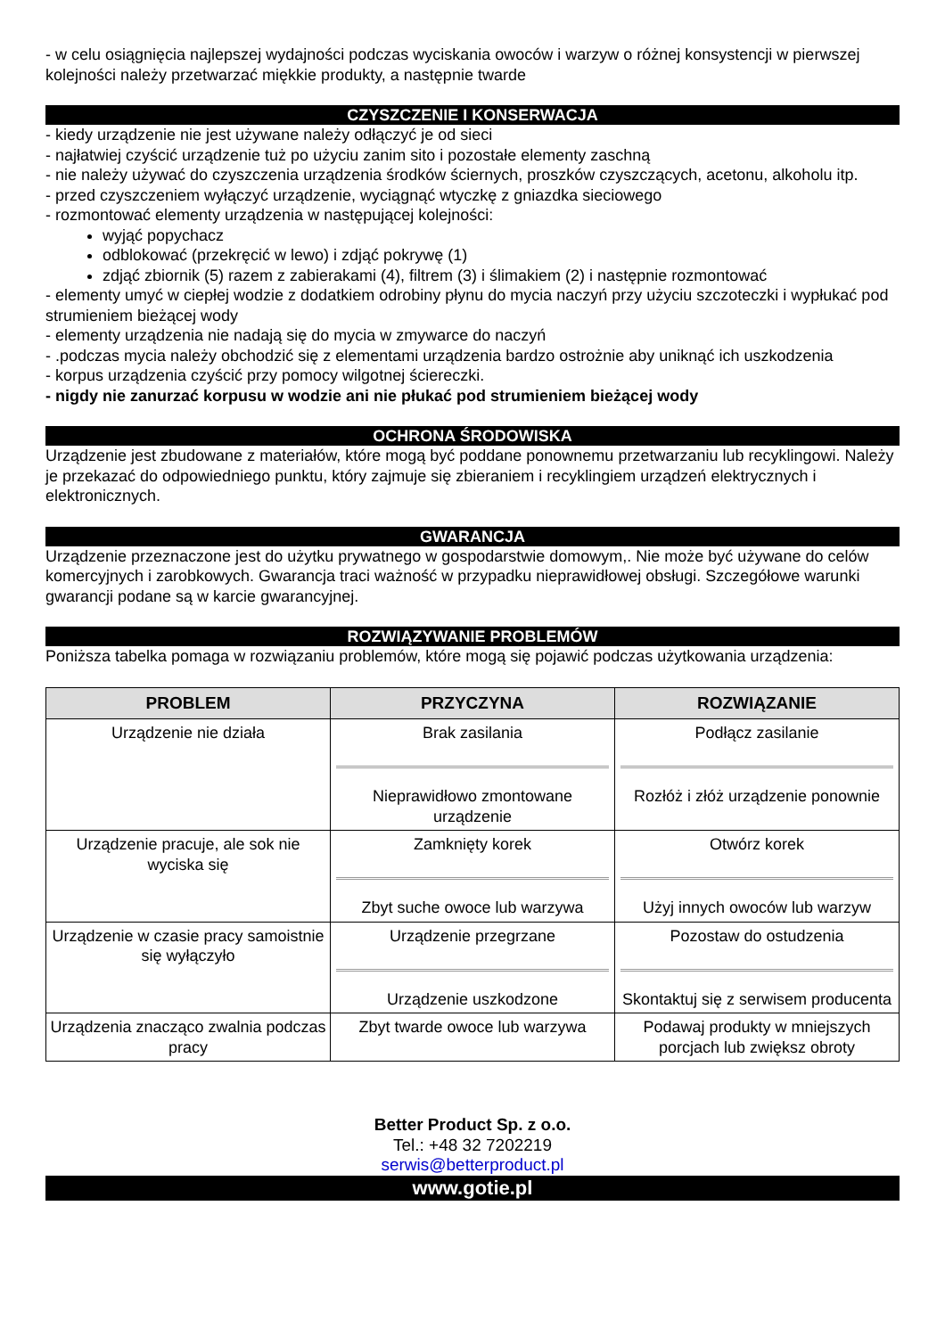- w celu osiągnięcia najlepszej wydajności podczas wyciskania owoców i warzyw o różnej konsystencji w pierwszej kolejności należy przetwarzać miękkie produkty, a następnie twarde
CZYSZCZENIE I KONSERWACJA
- kiedy urządzenie nie jest używane należy odłączyć je od sieci
- najłatwiej czyścić urządzenie tuż po użyciu zanim sito i pozostałe elementy zaschną
- nie należy używać do czyszczenia urządzenia środków ściernych, proszków czyszczących, acetonu, alkoholu itp.
- przed czyszczeniem wyłączyć urządzenie, wyciągnąć wtyczkę z gniazdka sieciowego
- rozmontować elementy urządzenia w następującej kolejności:
wyjąć popychacz
odblokować (przekręcić w lewo) i zdjąć pokrywę (1)
zdjąć zbiornik (5) razem z zabierakami (4), filtrem (3) i ślimakiem (2) i następnie rozmontować
- elementy umyć w ciepłej wodzie z dodatkiem odrobiny płynu do mycia naczyń przy użyciu szczoteczki i wypłukać pod strumieniem bieżącej wody
- elementy urządzenia nie nadają się do mycia w zmywarce do naczyń
- .podczas mycia należy obchodzić się z elementami urządzenia bardzo ostrożnie aby uniknąć ich uszkodzenia
- korpus urządzenia czyścić przy pomocy wilgotnej ściereczki.
- nigdy nie zanurzać korpusu w wodzie ani nie płukać pod strumieniem bieżącej wody
OCHRONA ŚRODOWISKA
Urządzenie jest zbudowane z materiałów, które mogą być poddane ponownemu przetwarzaniu lub recyklingowi. Należy je przekazać do odpowiedniego punktu, który zajmuje się zbieraniem i recyklingiem urządzeń elektrycznych i elektronicznych.
GWARANCJA
Urządzenie przeznaczone jest do użytku prywatnego w gospodarstwie domowym,. Nie może być używane do celów komercyjnych i zarobkowych. Gwarancja traci ważność w przypadku nieprawidłowej obsługi. Szczegółowe warunki gwarancji podane są w karcie gwarancyjnej.
ROZWIĄZYWANIE PROBLEMÓW
Poniższa tabelka pomaga w rozwiązaniu problemów, które mogą się pojawić podczas użytkowania urządzenia:
| PROBLEM | PRZYCZYNA | ROZWIĄZANIE |
| --- | --- | --- |
| Urządzenie nie działa | Brak zasilania Nieprawidłowo zmontowane urządzenie | Podłącz zasilanie Rozłóż i złóż urządzenie ponownie |
| Urządzenie pracuje, ale sok nie wyciska się | Zamknięty korek Zbyt suche owoce lub warzywa | Otwórz korek Użyj innych owoców lub warzyw |
| Urządzenie w czasie pracy samoistnie się wyłączyło | Urządzenie przegrzane Urządzenie uszkodzone | Pozostaw do ostudzenia Skontaktuj się z serwisem producenta |
| Urządzenia znacząco zwalnia podczas pracy | Zbyt twarde owoce lub warzywa | Podawaj produkty w mniejszych porcjach lub zwiększ obroty |
Better Product Sp. z o.o.
Tel.: +48 32 7202219
serwis@betterproduct.pl
www.gotie.pl